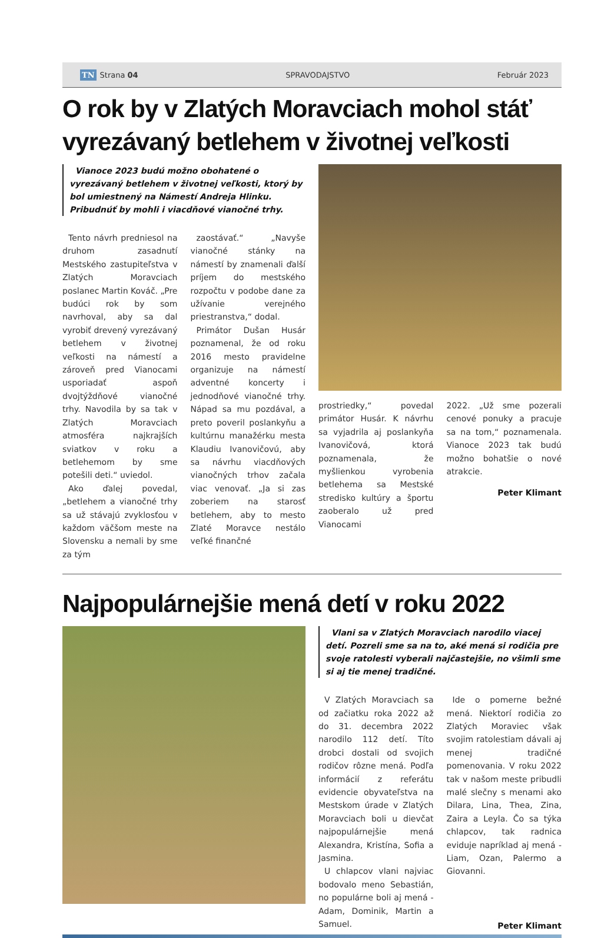TN Strana 04 SPRAVODAJSTVO Február 2023
O rok by v Zlatých Moravciach mohol stáť vyrezávaný betlehem v životnej veľkosti
Vianoce 2023 budú možno obohatené o vyrezávaný betlehem v životnej veľkosti, ktorý by bol umiestnený na Námestí Andreja Hlinku. Pribudnúť by mohli i viacdňové vianočné trhy.
Tento návrh predniesol na druhom zasadnutí Mestského zastupiteľstva v Zlatých Moravciach poslanec Martin Kováč. „Pre budúci rok by som navrhoval, aby sa dal vyrobiť drevený vyrezávaný betlehem v životnej veľkosti na námestí a zároveň pred Vianocami usporiadať aspoň dvojtýždňové vianočné trhy. Navodila by sa tak v Zlatých Moravciach atmosféra najkrajších sviatkov v roku a betlehemom by sme potešili deti.“ uviedol.
Ako ďalej povedal, „betlehem a vianočné trhy sa už stávajú zvyklosťou v každom väčšom meste na Slovensku a nemali by sme za tým
zaostávať.“ „Navyše vianočné stánky na námestí by znamenali ďalší príjem do mestského rozpočtu v podobe dane za užívanie verejného priestranstva,“ dodal.
Primátor Dušan Husár poznamenal, že od roku 2016 mesto pravidelne organizuje na námestí adventné koncerty i jednodňové vianočné trhy. Nápad sa mu pozdával, a preto poveril poslankyňu a kultúrnu manažérku mesta Klaudiu Ivanovičovú, aby sa návrhu viacdňových vianočných trhov začala viac venovať. „Ja si zas zoberiem na starosť betlehem, aby to mesto Zlaté Moravce nestálo veľké finančné
prostriedky,“ povedal primátor Husár. K návrhu sa vyjadrila aj poslankyňa Ivanovičová, ktorá poznamenala, že myšlienkou vyrobenia betlehema sa Mestské stredisko kultúry a športu zaoberalo už pred Vianocami
2022. „Už sme pozerali cenové ponuky a pracuje sa na tom,“ poznamenala. Vianoce 2023 tak budú možno bohatšie o nové atrakcie.
Peter Klimant
Najpopulárnejšie mená detí v roku 2022
Vlani sa v Zlatých Moravciach narodilo viacej detí. Pozreli sme sa na to, aké mená si rodičia pre svoje ratolesti vyberali najčastejšie, no všimli sme si aj tie menej tradičné.
V Zlatých Moravciach sa od začiatku roka 2022 až do 31. decembra 2022 narodilo 112 detí. Títo drobci dostali od svojich rodičov rôzne mená. Podľa informácií z referátu evidencie obyvateľstva na Mestskom úrade v Zlatých Moravciach boli u dievčat najpopulárnejšie mená Alexandra, Kristína, Sofia a Jasmina.
U chlapcov vlani najviac bodovalo meno Sebastián, no populárne boli aj mená - Adam, Dominik, Martin a Samuel.
Ide o pomerne bežné mená. Niektorí rodičia zo Zlatých Moraviec však svojim ratolestiam dávali aj menej tradičné pomenovania. V roku 2022 tak v našom meste pribudli malé slečny s menami ako Dilara, Lina, Thea, Zina, Zaira a Leyla. Čo sa týka chlapcov, tak radnica eviduje napríklad aj mená - Liam, Ozan, Palermo a Giovanni.
Peter Klimant